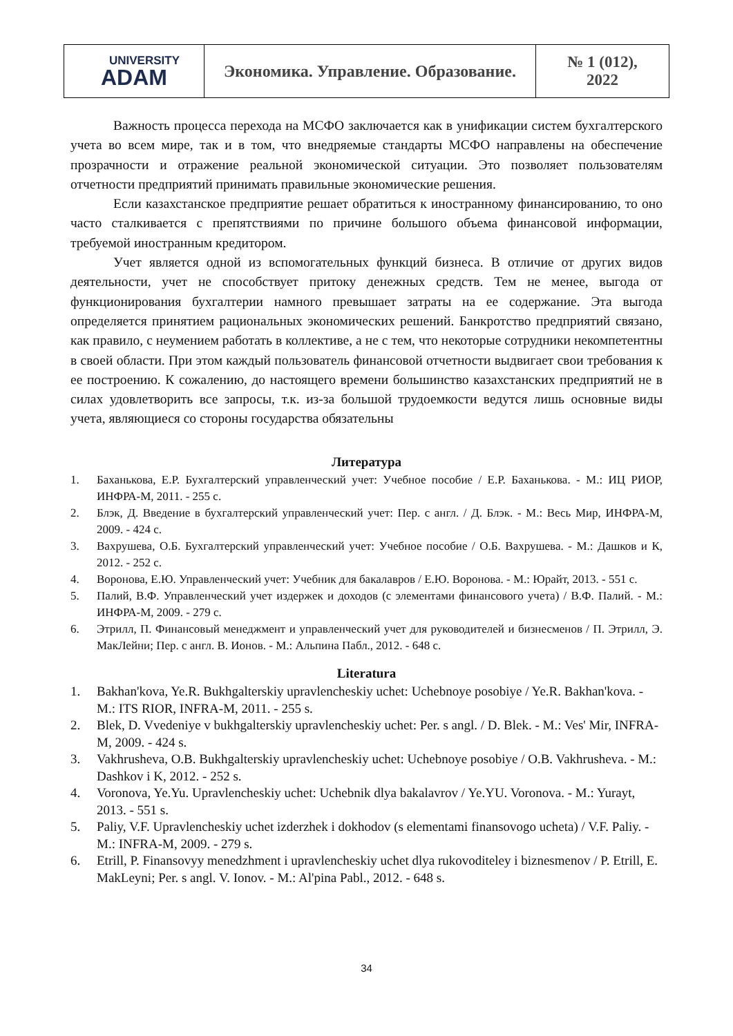| UNIVERSITY ADAM | Экономика. Управление. Образование. | № 1 (012), 2022 |
Важность процесса перехода на МСФО заключается как в унификации систем бухгалтерского учета во всем мире, так и в том, что внедряемые стандарты МСФО направлены на обеспечение прозрачности и отражение реальной экономической ситуации. Это позволяет пользователям отчетности предприятий принимать правильные экономические решения.
Если казахстанское предприятие решает обратиться к иностранному финансированию, то оно часто сталкивается с препятствиями по причине большого объема финансовой информации, требуемой иностранным кредитором.
Учет является одной из вспомогательных функций бизнеса. В отличие от других видов деятельности, учет не способствует притоку денежных средств. Тем не менее, выгода от функционирования бухгалтерии намного превышает затраты на ее содержание. Эта выгода определяется принятием рациональных экономических решений. Банкротство предприятий связано, как правило, с неумением работать в коллективе, а не с тем, что некоторые сотрудники некомпетентны в своей области. При этом каждый пользователь финансовой отчетности выдвигает свои требования к ее построению. К сожалению, до настоящего времени большинство казахстанских предприятий не в силах удовлетворить все запросы, т.к. из-за большой трудоемкости ведутся лишь основные виды учета, являющиеся со стороны государства обязательны
Литература
1. Баханькова, Е.Р. Бухгалтерский управленческий учет: Учебное пособие / Е.Р. Баханькова. - М.: ИЦ РИОР, ИНФРА-М, 2011. - 255 с.
2. Блэк, Д. Введение в бухгалтерский управленческий учет: Пер. с англ. / Д. Блэк. - М.: Весь Мир, ИНФРА-М, 2009. - 424 с.
3. Вахрушева, О.Б. Бухгалтерский управленческий учет: Учебное пособие / О.Б. Вахрушева. - М.: Дашков и К, 2012. - 252 с.
4. Воронова, Е.Ю. Управленческий учет: Учебник для бакалавров / Е.Ю. Воронова. - М.: Юрайт, 2013. - 551 с.
5. Палий, В.Ф. Управленческий учет издержек и доходов (с элементами финансового учета) / В.Ф. Палий. - М.: ИНФРА-М, 2009. - 279 с.
6. Этрилл, П. Финансовый менеджмент и управленческий учет для руководителей и бизнесменов / П. Этрилл, Э. МакЛейни; Пер. с англ. В. Ионов. - М.: Альпина Пабл., 2012. - 648 с.
Literatura
1. Bakhan'kova, Ye.R. Bukhgalterskiy upravlencheskiy uchet: Uchebnoye posobiye / Ye.R. Bakhan'kova. - M.: ITS RIOR, INFRA-M, 2011. - 255 s.
2. Blek, D. Vvedeniye v bukhgalterskiy upravlencheskiy uchet: Per. s angl. / D. Blek. - M.: Ves' Mir, INFRA-M, 2009. - 424 s.
3. Vakhrusheva, O.B. Bukhgalterskiy upravlencheskiy uchet: Uchebnoye posobiye / O.B. Vakhrusheva. - M.: Dashkov i K, 2012. - 252 s.
4. Voronova, Ye.Yu. Upravlencheskiy uchet: Uchebnik dlya bakalavrov / Ye.YU. Voronova. - M.: Yurayt, 2013. - 551 s.
5. Paliy, V.F. Upravlencheskiy uchet izderzhek i dokhodov (s elementami finansovogo ucheta) / V.F. Paliy. - M.: INFRA-M, 2009. - 279 s.
6. Etrill, P. Finansovyy menedzhment i upravlencheskiy uchet dlya rukovoditeley i biznesmenov / P. Etrill, E. MakLeyni; Per. s angl. V. Ionov. - M.: Al'pina Pabl., 2012. - 648 s.
34